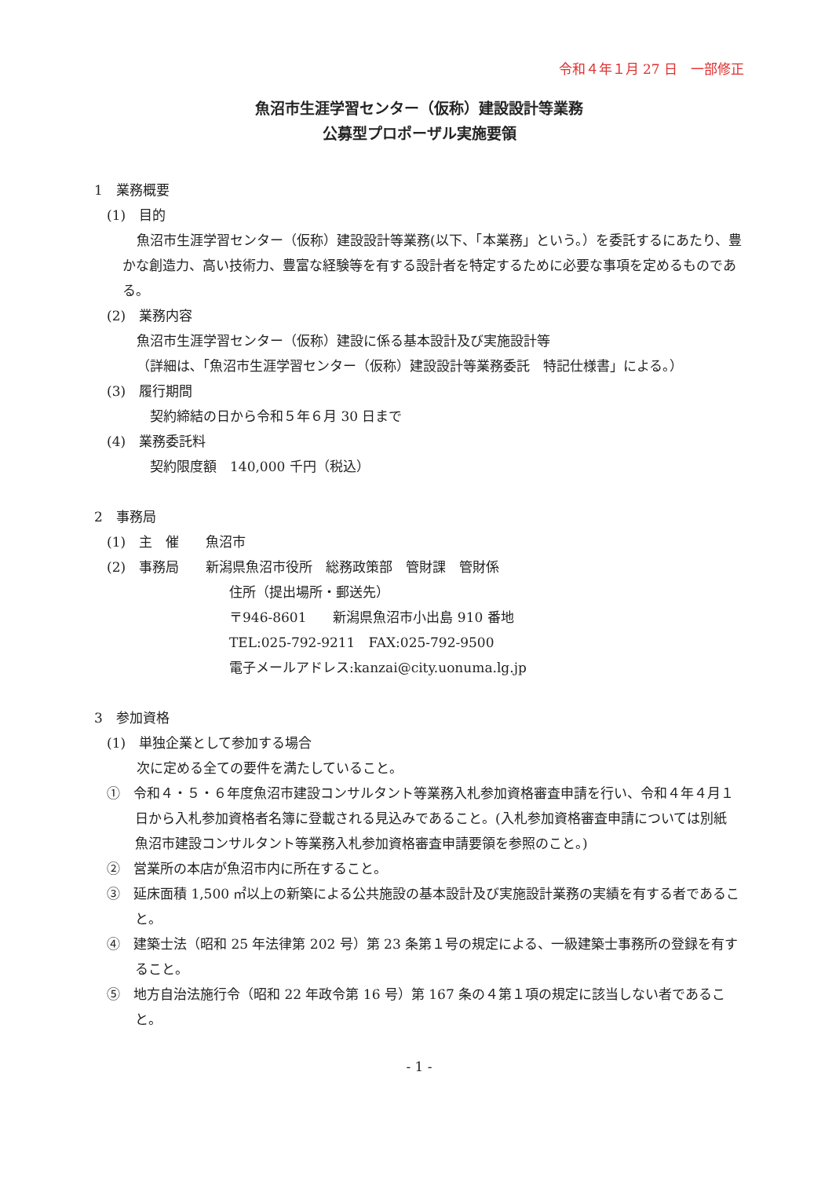令和４年１月 27 日　一部修正
魚沼市生涯学習センター（仮称）建設設計等業務
公募型プロポーザル実施要領
1　業務概要
(1)　目的
魚沼市生涯学習センター（仮称）建設設計等業務(以下、「本業務」という。）を委託するにあたり、豊かな創造力、高い技術力、豊富な経験等を有する設計者を特定するために必要な事項を定めるものである。
(2)　業務内容
魚沼市生涯学習センター（仮称）建設に係る基本設計及び実施設計等
（詳細は､「魚沼市生涯学習センター（仮称）建設設計等業務委託　特記仕様書」による。）
(3)　履行期間
　契約締結の日から令和５年６月 30 日まで
(4)　業務委託料
　契約限度額　140,000 千円（税込）
2　事務局
(1)　主　催　　魚沼市
(2)　事務局　　新潟県魚沼市役所　総務政策部　管財課　管財係
住所（提出場所・郵送先）
〒946-8601　　新潟県魚沼市小出島 910 番地
TEL:025-792-9211　FAX:025-792-9500
電子メールアドレス:kanzai@city.uonuma.lg.jp
3　参加資格
(1)　単独企業として参加する場合
次に定める全ての要件を満たしていること。
①　令和４・５・６年度魚沼市建設コンサルタント等業務入札参加資格審査申請を行い、令和４年４月１日から入札参加資格者名簿に登載される見込みであること。(入札参加資格審査申請については別紙　魚沼市建設コンサルタント等業務入札参加資格審査申請要領を参照のこと。)
②　営業所の本店が魚沼市内に所在すること。
③　延床面積 1,500 ㎡以上の新築による公共施設の基本設計及び実施設計業務の実績を有する者であること。
④　建築士法（昭和 25 年法律第 202 号）第 23 条第１号の規定による、一級建築士事務所の登録を有すること。
⑤　地方自治法施行令（昭和 22 年政令第 16 号）第 167 条の４第１項の規定に該当しない者であること。
- 1 -